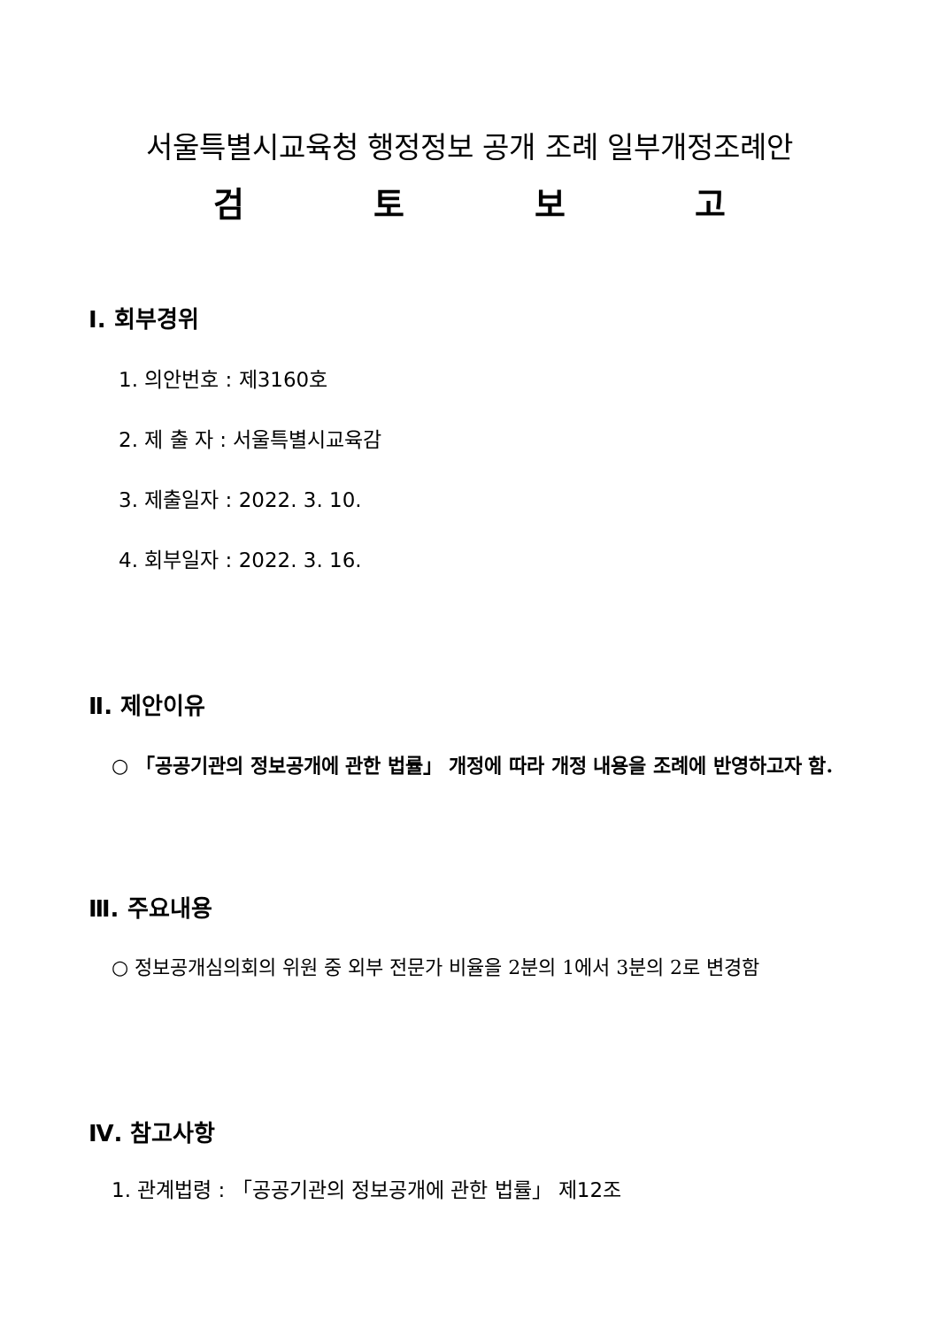서울특별시교육청 행정정보 공개 조례 일부개정조례안
검토보고
Ⅰ. 회부경위
1. 의안번호 : 제3160호
2. 제 출 자 : 서울특별시교육감
3. 제출일자 : 2022. 3. 10.
4. 회부일자 : 2022. 3. 16.
Ⅱ. 제안이유
○ 「공공기관의 정보공개에 관한 법률」 개정에 따라 개정 내용을 조례에 반영하고자 함.
Ⅲ. 주요내용
○ 정보공개심의회의 위원 중 외부 전문가 비율을 2분의 1에서 3분의 2로 변경함
Ⅳ. 참고사항
1. 관계법령 : 「공공기관의 정보공개에 관한 법률」 제12조